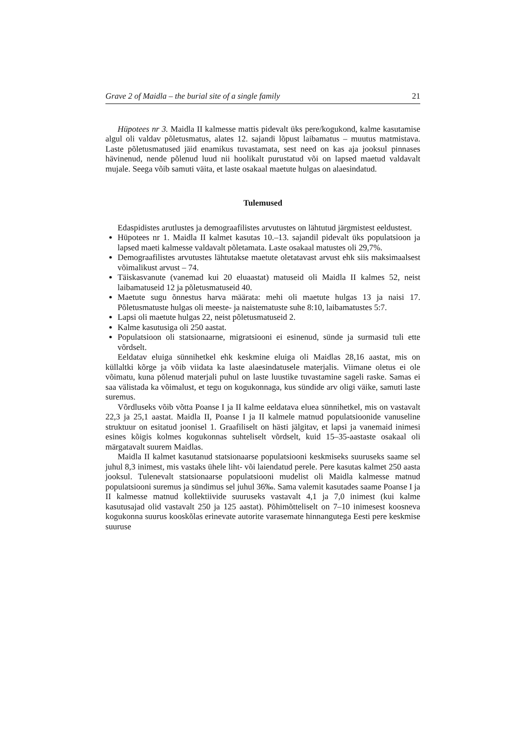Grave 2 of Maidla – the burial site of a single family 21
Hüpotees nr 3. Maidla II kalmesse mattis pidevalt üks pere/kogukond, kalme kasutamise algul oli valdav põletusmatus, alates 12. sajandi lõpust laibamatus – muutus matmistava. Laste põletusmatused jäid enamikus tuvastamata, sest need on kas aja jooksul pinnases hävinenud, nende põlenud luud nii hoolikalt purustatud või on lapsed maetud valdavalt mujale. Seega võib samuti väita, et laste osakaal maetute hulgas on alaesindatud.
Tulemused
Edaspidistes arutlustes ja demograafilistes arvutustes on lähtutud järgmistest eeldustest.
Hüpotees nr 1. Maidla II kalmet kasutas 10.–13. sajandil pidevalt üks populatsioon ja lapsed maeti kalmesse valdavalt põletamata. Laste osakaal matustes oli 29,7%.
Demograafilistes arvutustes lähtutakse maetute oletatavast arvust ehk siis maksimaalsest võimalikust arvust – 74.
Täiskasvanute (vanemad kui 20 eluaastat) matuseid oli Maidla II kalmes 52, neist laibamatuseid 12 ja põletusmatuseid 40.
Maetute sugu õnnestus harva määrata: mehi oli maetute hulgas 13 ja naisi 17. Põletusmatuste hulgas oli meeste- ja naistematuste suhe 8:10, laibamatustes 5:7.
Lapsi oli maetute hulgas 22, neist põletusmatuseid 2.
Kalme kasutusiga oli 250 aastat.
Populatsioon oli statsionaarne, migratsiooni ei esinenud, sünde ja surmasid tuli ette võrdselt.
Eeldatav eluiga sünnihetkel ehk keskmine eluiga oli Maidlas 28,16 aastat, mis on küllaltki kõrge ja võib viidata ka laste alaesindatusele materjalis. Viimane oletus ei ole võimatu, kuna põlenud materjali puhul on laste luustike tuvastamine sageli raske. Samas ei saa välistada ka võimalust, et tegu on kogukonnaga, kus sündide arv oligi väike, samuti laste suremus.
Võrdluseks võib võtta Poanse I ja II kalme eeldatava eluea sünnihetkel, mis on vastavalt 22,3 ja 25,1 aastat. Maidla II, Poanse I ja II kalmele matnud populatsioonide vanuseline struktuur on esitatud joonisel 1. Graafiliselt on hästi jälgitav, et lapsi ja vanemaid inimesi esines kõigis kolmes kogukonnas suhteliselt võrdselt, kuid 15–35-aastaste osakaal oli märgatavalt suurem Maidlas.
Maidla II kalmet kasutanud statsionaarse populatsiooni keskmiseks suuruseks saame sel juhul 8,3 inimest, mis vastaks ühele liht- või laiendatud perele. Pere kasutas kalmet 250 aasta jooksul. Tulenevalt statsionaarse populatsiooni mudelist oli Maidla kalmesse matnud populatsiooni suremus ja sündimus sel juhul 36‰. Sama valemit kasutades saame Poanse I ja II kalmesse matnud kollektiivide suuruseks vastavalt 4,1 ja 7,0 inimest (kui kalme kasutusajad olid vastavalt 250 ja 125 aastat). Põhimõtteliselt on 7–10 inimesest koosneva kogukonna suurus kooskõlas erinevate autorite varasemate hinnangutega Eesti pere keskmise suuruse